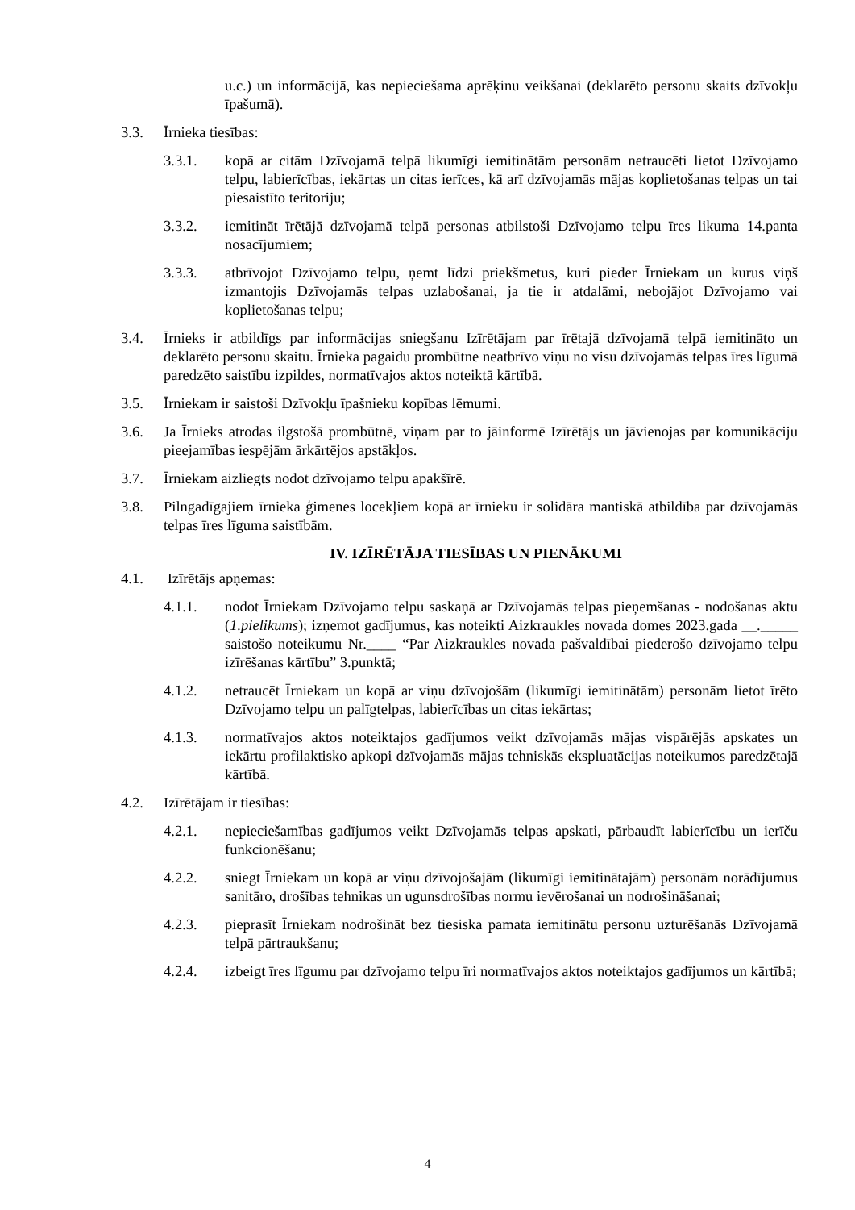u.c.) un informācijā, kas nepieciešama aprēķinu veikšanai (deklarēto personu skaits dzīvokļu īpašumā).
3.3. Īrnieka tiesības:
3.3.1. kopā ar citām Dzīvojamā telpā likumīgi iemitinātām personām netraucēti lietot Dzīvojamo telpu, labierīcības, iekārtas un citas ierīces, kā arī dzīvojamās mājas koplietošanas telpas un tai piesaistīto teritoriju;
3.3.2. iemitināt īrētājā dzīvojamā telpā personas atbilstoši Dzīvojamo telpu īres likuma 14.panta nosacījumiem;
3.3.3. atbrīvojot Dzīvojamo telpu, ņemt līdzi priekšmetus, kuri pieder Īrniekam un kurus viņš izmantojis Dzīvojamās telpas uzlabošanai, ja tie ir atdalāmi, nebojājot Dzīvojamo vai koplietošanas telpu;
3.4. Īrnieks ir atbildīgs par informācijas sniegšanu Izīrētājam par īrētajā dzīvojamā telpā iemitināto un deklarēto personu skaitu. Īrnieka pagaidu prombūtne neatbrīvo viņu no visu dzīvojamās telpas īres līgumā paredzēto saistību izpildes, normatīvajos aktos noteiktā kārtībā.
3.5. Īrniekam ir saistoši Dzīvokļu īpašnieku kopības lēmumi.
3.6. Ja Īrnieks atrodas ilgstošā prombūtnē, viņam par to jāinformē Izīrētājs un jāvienojas par komunikāciju pieejamības iespējām ārkārtējos apstākļos.
3.7. Īrniekam aizliegts nodot dzīvojamo telpu apakšīrē.
3.8. Pilngadīgajiem īrnieka ģimenes locekļiem kopā ar īrnieku ir solidāra mantiskā atbildība par dzīvojamās telpas īres līguma saistībām.
IV. IZĪRĒTĀJA TIESĪBAS UN PIENĀKUMI
4.1. Izīrētājs apņemas:
4.1.1. nodot Īrniekam Dzīvojamo telpu saskaņā ar Dzīvojamās telpas pieņemšanas - nodošanas aktu (1.pielikums); izņemot gadījumus, kas noteikti Aizkraukles novada domes 2023.gada __._____ saistošo noteikumu Nr.____ “Par Aizkraukles novada pašvaldībai piederošo dzīvojamo telpu izīrēšanas kārtību” 3.punktā;
4.1.2. netraucēt Īrniekam un kopā ar viņu dzīvojošām (likumīgi iemitinātām) personām lietot īrēto Dzīvojamo telpu un palīgtelpas, labierīcības un citas iekārtas;
4.1.3. normatīvajos aktos noteiktajos gadījumos veikt dzīvojamās mājas vispārējās apskates un iekārtu profilaktisko apkopi dzīvojamās mājas tehniskās ekspluatācijas noteikumos paredzētajā kārtībā.
4.2. Izīrētājam ir tiesības:
4.2.1. nepieciešamības gadījumos veikt Dzīvojamās telpas apskati, pārbaudīt labierīcību un ierīču funkcionēšanu;
4.2.2. sniegt Īrniekam un kopā ar viņu dzīvojošajām (likumīgi iemitinātajām) personām norādījumus sanitāro, drošības tehnikas un ugunsdrošības normu ievērošanai un nodrošināšanai;
4.2.3. pieprasīt Īrniekam nodrošināt bez tiesiska pamata iemitinātu personu uzturēšanās Dzīvojamā telpā pārtraukšanu;
4.2.4. izbeigt īres līgumu par dzīvojamo telpu īri normatīvajos aktos noteiktajos gadījumos un kārtībā;
4